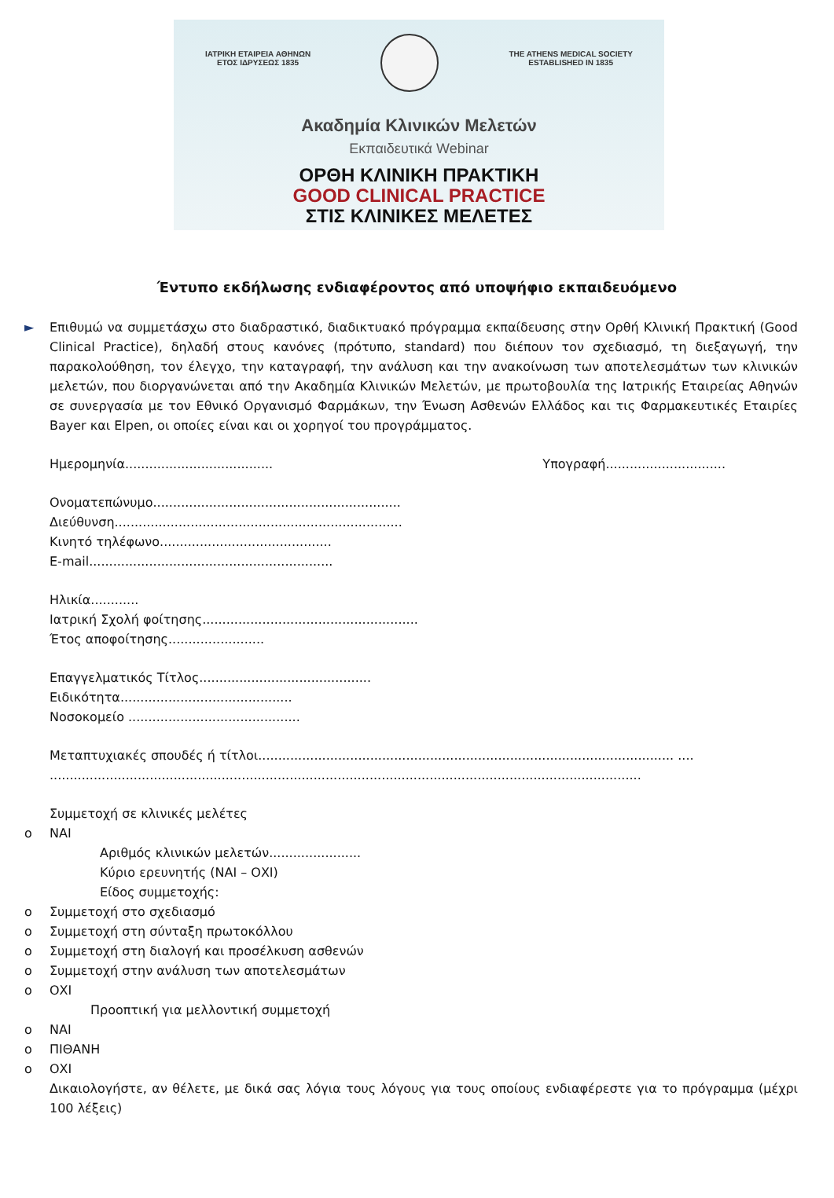ΙΑΤΡΙΚΗ ΕΤΑΙΡΕΙΑ ΑΘΗΝΩΝ
ΕΤΟΣ ΙΔΡΥΣΕΩΣ 1835
THE ATHENS MEDICAL SOCIETY
ESTABLISHED IN 1835
Ακαδημία Κλινικών Μελετών
Εκπαιδευτικά Webinar
ΟΡΘΗ ΚΛΙΝΙΚΗ ΠΡΑΚΤΙΚΗ
GOOD CLINICAL PRACTICE
ΣΤΙΣ ΚΛΙΝΙΚΕΣ ΜΕΛΕΤΕΣ
Έντυπο εκδήλωσης ενδιαφέροντος από υποψήφιο εκπαιδευόμενο
► Επιθυμώ να συμμετάσχω στο διαδραστικό, διαδικτυακό πρόγραμμα εκπαίδευσης στην Ορθή Κλινική Πρακτική (Good Clinical Practice), δηλαδή στους κανόνες (πρότυπο, standard) που διέπουν τον σχεδιασμό, τη διεξαγωγή, την παρακολούθηση, τον έλεγχο, την καταγραφή, την ανάλυση και την ανακοίνωση των αποτελεσμάτων των κλινικών μελετών, που διοργανώνεται από την Ακαδημία Κλινικών Μελετών, με πρωτοβουλία της Ιατρικής Εταιρείας Αθηνών σε συνεργασία με τον Εθνικό Οργανισμό Φαρμάκων, την Ένωση Ασθενών Ελλάδος και τις Φαρμακευτικές Εταιρίες Bayer και Elpen, οι οποίες είναι και οι χορηγοί του προγράμματος.
Ημερομηνία..................................... Υπογραφή..............................
Ονοματεπώνυμο..............................................................
Διεύθυνση........................................................................
Κινητό τηλέφωνο...........................................
E-mail.............................................................
Ηλικία............
Ιατρική Σχολή φοίτησης......................................................
Έτος αποφοίτησης........................
Επαγγελματικός Τίτλος...........................................
Ειδικότητα...........................................
Νοσοκομείο ...........................................
Μεταπτυχιακές σπουδές ή τίτλοι........................................................................................................ ....
....................................................................................................................................................
Συμμετοχή σε κλινικές μελέτες
o ΝΑΙ
Αριθμός κλινικών μελετών.......................
Κύριο ερευνητής (ΝΑΙ – ΟΧΙ)
Είδος συμμετοχής:
o Συμμετοχή στο σχεδιασμό
o Συμμετοχή στη σύνταξη πρωτοκόλλου
o Συμμετοχή στη διαλογή και προσέλκυση ασθενών
o Συμμετοχή στην ανάλυση των αποτελεσμάτων
o ΟΧΙ
Προοπτική για μελλοντική συμμετοχή
o ΝΑΙ
o ΠΙΘΑΝΗ
o ΟΧΙ
Δικαιολογήστε, αν θέλετε, με δικά σας λόγια τους λόγους για τους οποίους ενδιαφέρεστε για το πρόγραμμα (μέχρι 100 λέξεις)